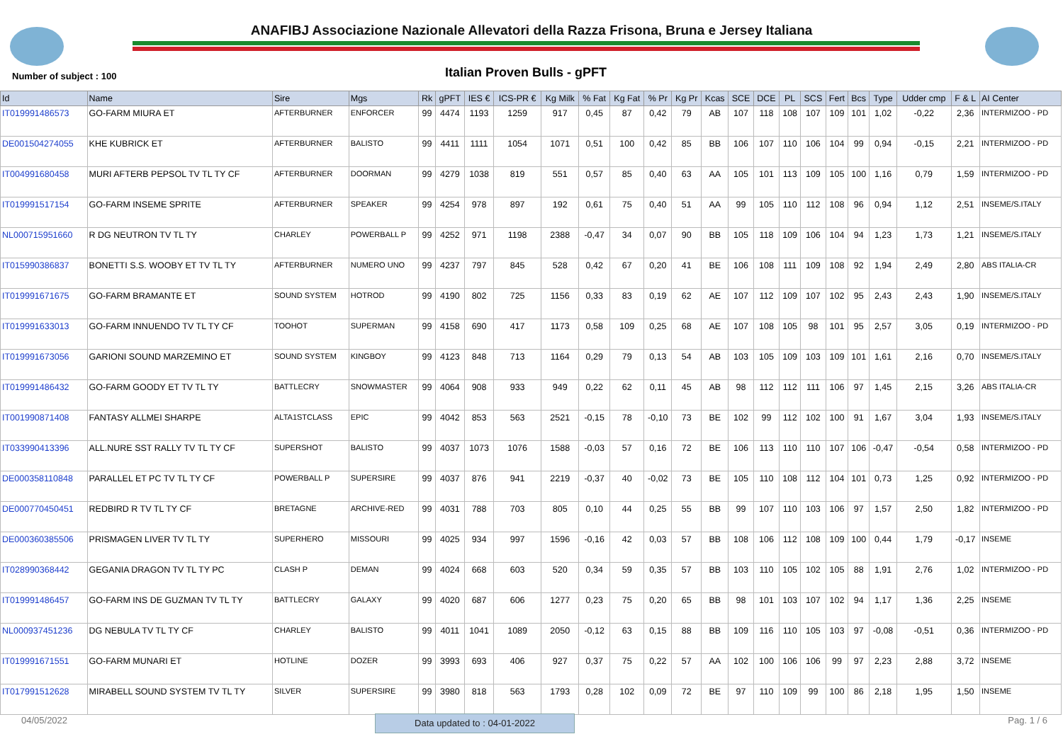ANAFIBJ Associazione Nazionale Allevatori della Razza Frisona, Bruna e Jersey Italiana
Number of subject : 100 Italian Proven Bulls - gPFT
| Id | Name | Sire | Mgs | Rk | gPFT | IES € | ICS-PR € | Kg Milk | % Fat | Kg Fat | % Pr | Kg Pr | Kcas | SCE | DCE | PL | SCS | Fert | Bcs | Type | Udder cmp | F & L | AI Center |
| --- | --- | --- | --- | --- | --- | --- | --- | --- | --- | --- | --- | --- | --- | --- | --- | --- | --- | --- | --- | --- | --- | --- | --- |
| IT019991486573 | GO-FARM MIURA ET | AFTERBURNER | ENFORCER | 99 | 4474 | 1193 | 1259 | 917 | 0,45 | 87 | 0,42 | 79 | AB | 107 | 118 | 108 | 107 | 109 | 101 | 1,02 | -0,22 | 2,36 | INTERMIZOO - PD |
| DE001504274055 | KHE KUBRICK ET | AFTERBURNER | BALISTO | 99 | 4411 | 1111 | 1054 | 1071 | 0,51 | 100 | 0,42 | 85 | BB | 106 | 107 | 110 | 106 | 104 | 99 | 0,94 | -0,15 | 2,21 | INTERMIZOO - PD |
| IT004991680458 | MURI AFTERB PEPSOL TV TL TY CF | AFTERBURNER | DOORMAN | 99 | 4279 | 1038 | 819 | 551 | 0,57 | 85 | 0,40 | 63 | AA | 105 | 101 | 113 | 109 | 105 | 100 | 1,16 | 0,79 | 1,59 | INTERMIZOO - PD |
| IT019991517154 | GO-FARM INSEME SPRITE | AFTERBURNER | SPEAKER | 99 | 4254 | 978 | 897 | 192 | 0,61 | 75 | 0,40 | 51 | AA | 99 | 105 | 110 | 112 | 108 | 96 | 0,94 | 1,12 | 2,51 | INSEME/S.ITALY |
| NL000715951660 | R DG NEUTRON TV TL TY | CHARLEY | POWERBALL P | 99 | 4252 | 971 | 1198 | 2388 | -0,47 | 34 | 0,07 | 90 | BB | 105 | 118 | 109 | 106 | 104 | 94 | 1,23 | 1,73 | 1,21 | INSEME/S.ITALY |
| IT015990386837 | BONETTI S.S. WOOBY ET TV TL TY | AFTERBURNER | NUMERO UNO | 99 | 4237 | 797 | 845 | 528 | 0,42 | 67 | 0,20 | 41 | BE | 106 | 108 | 111 | 109 | 108 | 92 | 1,94 | 2,49 | 2,80 | ABS ITALIA-CR |
| IT019991671675 | GO-FARM BRAMANTE ET | SOUND SYSTEM | HOTROD | 99 | 4190 | 802 | 725 | 1156 | 0,33 | 83 | 0,19 | 62 | AE | 107 | 112 | 109 | 107 | 102 | 95 | 2,43 | 2,43 | 1,90 | INSEME/S.ITALY |
| IT019991633013 | GO-FARM INNUENDO TV TL TY CF | TOOHOT | SUPERMAN | 99 | 4158 | 690 | 417 | 1173 | 0,58 | 109 | 0,25 | 68 | AE | 107 | 108 | 105 | 98 | 101 | 95 | 2,57 | 3,05 | 0,19 | INTERMIZOO - PD |
| IT019991673056 | GARIONI SOUND MARZEMINO ET | SOUND SYSTEM | KINGBOY | 99 | 4123 | 848 | 713 | 1164 | 0,29 | 79 | 0,13 | 54 | AB | 103 | 105 | 109 | 103 | 109 | 101 | 1,61 | 2,16 | 0,70 | INSEME/S.ITALY |
| IT019991486432 | GO-FARM GOODY ET TV TL TY | BATTLECRY | SNOWMASTER | 99 | 4064 | 908 | 933 | 949 | 0,22 | 62 | 0,11 | 45 | AB | 98 | 112 | 112 | 111 | 106 | 97 | 1,45 | 2,15 | 3,26 | ABS ITALIA-CR |
| IT001990871408 | FANTASY ALLMEI SHARPE | ALTA1STCLASS | EPIC | 99 | 4042 | 853 | 563 | 2521 | -0,15 | 78 | -0,10 | 73 | BE | 102 | 99 | 112 | 102 | 100 | 91 | 1,67 | 3,04 | 1,93 | INSEME/S.ITALY |
| IT033990413396 | ALL.NURE SST RALLY TV TL TY CF | SUPERSHOT | BALISTO | 99 | 4037 | 1073 | 1076 | 1588 | -0,03 | 57 | 0,16 | 72 | BE | 106 | 113 | 110 | 110 | 107 | 106 | -0,47 | -0,54 | 0,58 | INTERMIZOO - PD |
| DE000358110848 | PARALLEL ET PC TV TL TY CF | POWERBALL P | SUPERSIRE | 99 | 4037 | 876 | 941 | 2219 | -0,37 | 40 | -0,02 | 73 | BE | 105 | 110 | 108 | 112 | 104 | 101 | 0,73 | 1,25 | 0,92 | INTERMIZOO - PD |
| DE000770450451 | REDBIRD R TV TL TY CF | BRETAGNE | ARCHIVE-RED | 99 | 4031 | 788 | 703 | 805 | 0,10 | 44 | 0,25 | 55 | BB | 99 | 107 | 110 | 103 | 106 | 97 | 1,57 | 2,50 | 1,82 | INTERMIZOO - PD |
| DE000360385506 | PRISMAGEN LIVER TV TL TY | SUPERHERO | MISSOURI | 99 | 4025 | 934 | 997 | 1596 | -0,16 | 42 | 0,03 | 57 | BB | 108 | 106 | 112 | 108 | 109 | 100 | 0,44 | 1,79 | -0,17 | INSEME |
| IT028990368442 | GEGANIA DRAGON TV TL TY PC | CLASH P | DEMAN | 99 | 4024 | 668 | 603 | 520 | 0,34 | 59 | 0,35 | 57 | BB | 103 | 110 | 105 | 102 | 105 | 88 | 1,91 | 2,76 | 1,02 | INTERMIZOO - PD |
| IT019991486457 | GO-FARM INS DE GUZMAN TV TL TY | BATTLECRY | GALAXY | 99 | 4020 | 687 | 606 | 1277 | 0,23 | 75 | 0,20 | 65 | BB | 98 | 101 | 103 | 107 | 102 | 94 | 1,17 | 1,36 | 2,25 | INSEME |
| NL000937451236 | DG NEBULA TV TL TY CF | CHARLEY | BALISTO | 99 | 4011 | 1041 | 1089 | 2050 | -0,12 | 63 | 0,15 | 88 | BB | 109 | 116 | 110 | 105 | 103 | 97 | -0,08 | -0,51 | 0,36 | INTERMIZOO - PD |
| IT019991671551 | GO-FARM MUNARI ET | HOTLINE | DOZER | 99 | 3993 | 693 | 406 | 927 | 0,37 | 75 | 0,22 | 57 | AA | 102 | 100 | 106 | 106 | 99 | 97 | 2,23 | 2,88 | 3,72 | INSEME |
| IT017991512628 | MIRABELL SOUND SYSTEM TV TL TY | SILVER | SUPERSIRE | 99 | 3980 | 818 | 563 | 1793 | 0,28 | 102 | 0,09 | 72 | BE | 97 | 110 | 109 | 99 | 100 | 86 | 2,18 | 1,95 | 1,50 | INSEME |
04/05/2022 Data updated to : 04-01-2022 Pag. 1 / 6